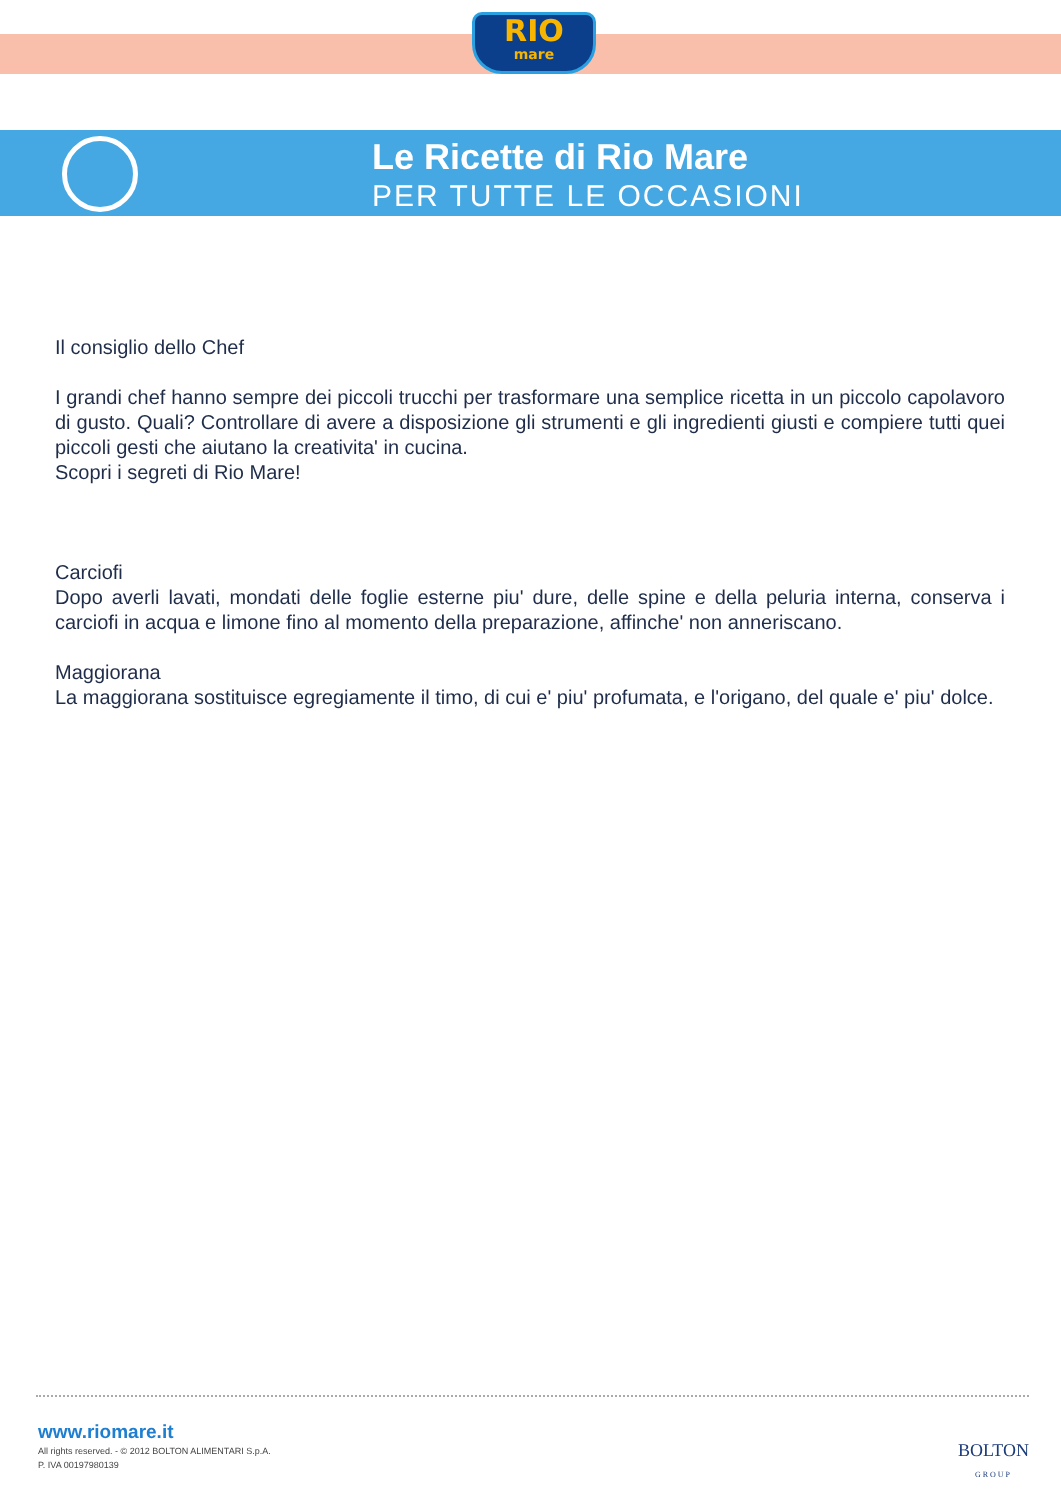RIO
mare
Le Ricette di Rio Mare
PER TUTTE LE OCCASIONI
Il consiglio dello Chef
I grandi chef hanno sempre dei piccoli trucchi per trasformare una semplice ricetta in un piccolo capolavoro di gusto. Quali? Controllare di avere a disposizione gli strumenti e gli ingredienti giusti e compiere tutti quei piccoli gesti che aiutano la creativita' in cucina.
Scopri i segreti di Rio Mare!
Carciofi
Dopo averli lavati, mondati delle foglie esterne piu' dure, delle spine e della peluria interna, conserva i carciofi in acqua e limone fino al momento della preparazione, affinche' non anneriscano.
Maggiorana
La maggiorana sostituisce egregiamente il timo, di cui e' piu' profumata, e l'origano, del quale e' piu' dolce.
www.riomare.it
All rights reserved. - © 2012 BOLTON ALIMENTARI S.p.A.
P. IVA 00197980139
BOLTON
GROUP